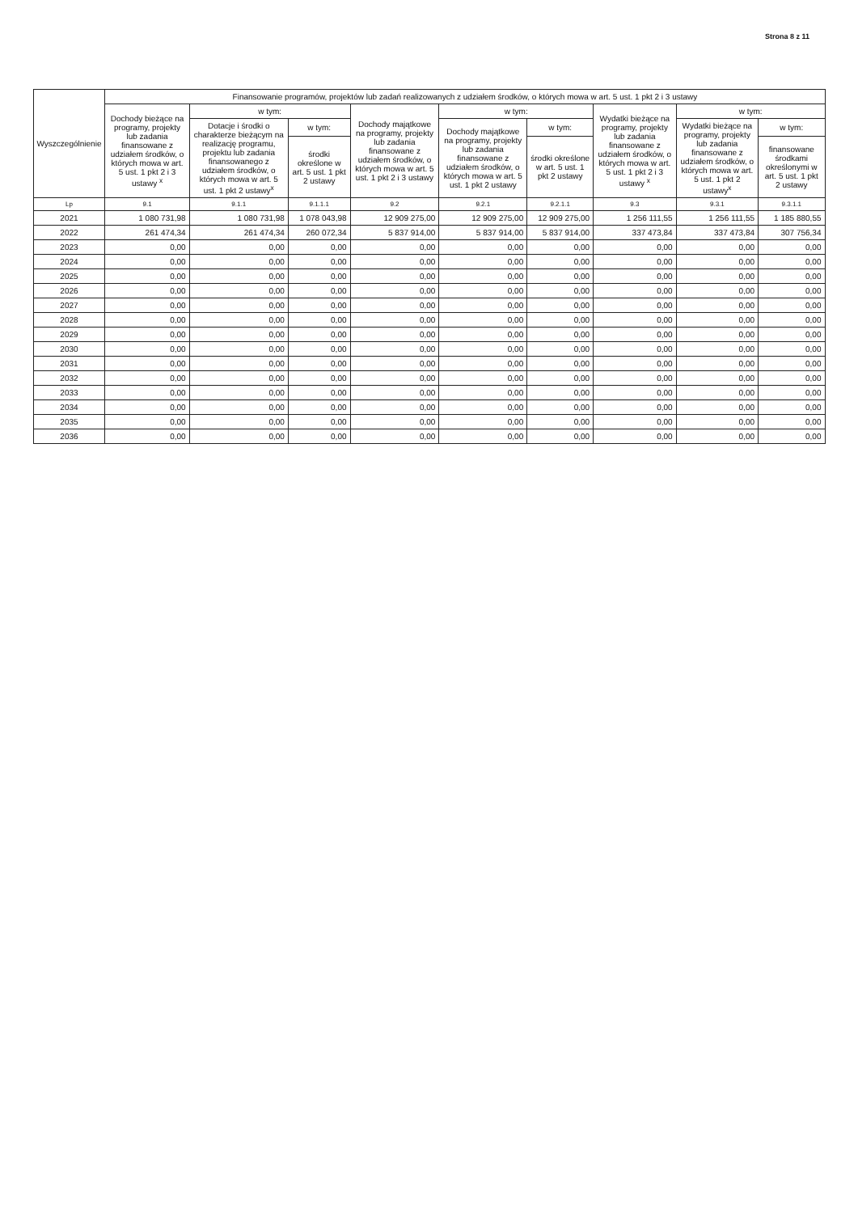Strona 8 z 11
| Wyszczególnienie | Finansowanie programów, projektów lub zadań realizowanych z udziałem środków, o których mowa w art. 5 ust. 1 pkt 2 i 3 ustawy | | | | | | | | |
| --- | --- | --- | --- | --- | --- | --- | --- | --- | --- |
| | Dochody bieżące na programy, projekty lub zadania finansowane z udziałem środków, o których mowa w art. 5 ust. 1 pkt 2 i 3 ustawy <sup>x</sup> | w tym: | | Dochody majątkowe na programy, projekty lub zadania finansowane z udziałem środków, o których mowa w art. 5 ust. 1 pkt 2 i 3 ustawy | w tym: | | Wydatki bieżące na programy, projekty lub zadania finansowane z udziałem środków, o których mowa w art. 5 ust. 1 pkt 2 i 3 ustawy <sup>x</sup> | w tym: | |
| | | Dotacje i środki o charakterze bieżącym na realizację programu, projektu lub zadania finansowanego z udziałem środków, o których mowa w art. 5 ust. 1 pkt 2 ustawy<sup>x</sup> | w tym: | | Dochody majątkowe na programy, projekty lub zadania finansowane z udziałem środków, o których mowa w art. 5 ust. 1 pkt 2 ustawy | w tym: | | Wydatki bieżące na programy, projekty lub zadania finansowane z udziałem środków, o których mowa w art. 5 ust. 1 pkt 2 ustawy<sup>x</sup> | w tym: |
| | | | środki określone w art. 5 ust. 1 pkt 2 ustawy | | | środki określone w art. 5 ust. 1 pkt 2 ustawy | | | finansowane środkami określonymi w art. 5 ust. 1 pkt 2 ustawy |
| Lp | 9.1 | 9.1.1 | 9.1.1.1 | 9.2 | 9.2.1 | 9.2.1.1 | 9.3 | 9.3.1 | 9.3.1.1 |
| 2021 | 1 080 731,98 | 1 080 731,98 | 1 078 043,98 | 12 909 275,00 | 12 909 275,00 | 12 909 275,00 | 1 256 111,55 | 1 256 111,55 | 1 185 880,55 |
| 2022 | 261 474,34 | 261 474,34 | 260 072,34 | 5 837 914,00 | 5 837 914,00 | 5 837 914,00 | 337 473,84 | 337 473,84 | 307 756,34 |
| 2023 | 0,00 | 0,00 | 0,00 | 0,00 | 0,00 | 0,00 | 0,00 | 0,00 | 0,00 |
| 2024 | 0,00 | 0,00 | 0,00 | 0,00 | 0,00 | 0,00 | 0,00 | 0,00 | 0,00 |
| 2025 | 0,00 | 0,00 | 0,00 | 0,00 | 0,00 | 0,00 | 0,00 | 0,00 | 0,00 |
| 2026 | 0,00 | 0,00 | 0,00 | 0,00 | 0,00 | 0,00 | 0,00 | 0,00 | 0,00 |
| 2027 | 0,00 | 0,00 | 0,00 | 0,00 | 0,00 | 0,00 | 0,00 | 0,00 | 0,00 |
| 2028 | 0,00 | 0,00 | 0,00 | 0,00 | 0,00 | 0,00 | 0,00 | 0,00 | 0,00 |
| 2029 | 0,00 | 0,00 | 0,00 | 0,00 | 0,00 | 0,00 | 0,00 | 0,00 | 0,00 |
| 2030 | 0,00 | 0,00 | 0,00 | 0,00 | 0,00 | 0,00 | 0,00 | 0,00 | 0,00 |
| 2031 | 0,00 | 0,00 | 0,00 | 0,00 | 0,00 | 0,00 | 0,00 | 0,00 | 0,00 |
| 2032 | 0,00 | 0,00 | 0,00 | 0,00 | 0,00 | 0,00 | 0,00 | 0,00 | 0,00 |
| 2033 | 0,00 | 0,00 | 0,00 | 0,00 | 0,00 | 0,00 | 0,00 | 0,00 | 0,00 |
| 2034 | 0,00 | 0,00 | 0,00 | 0,00 | 0,00 | 0,00 | 0,00 | 0,00 | 0,00 |
| 2035 | 0,00 | 0,00 | 0,00 | 0,00 | 0,00 | 0,00 | 0,00 | 0,00 | 0,00 |
| 2036 | 0,00 | 0,00 | 0,00 | 0,00 | 0,00 | 0,00 | 0,00 | 0,00 | 0,00 |